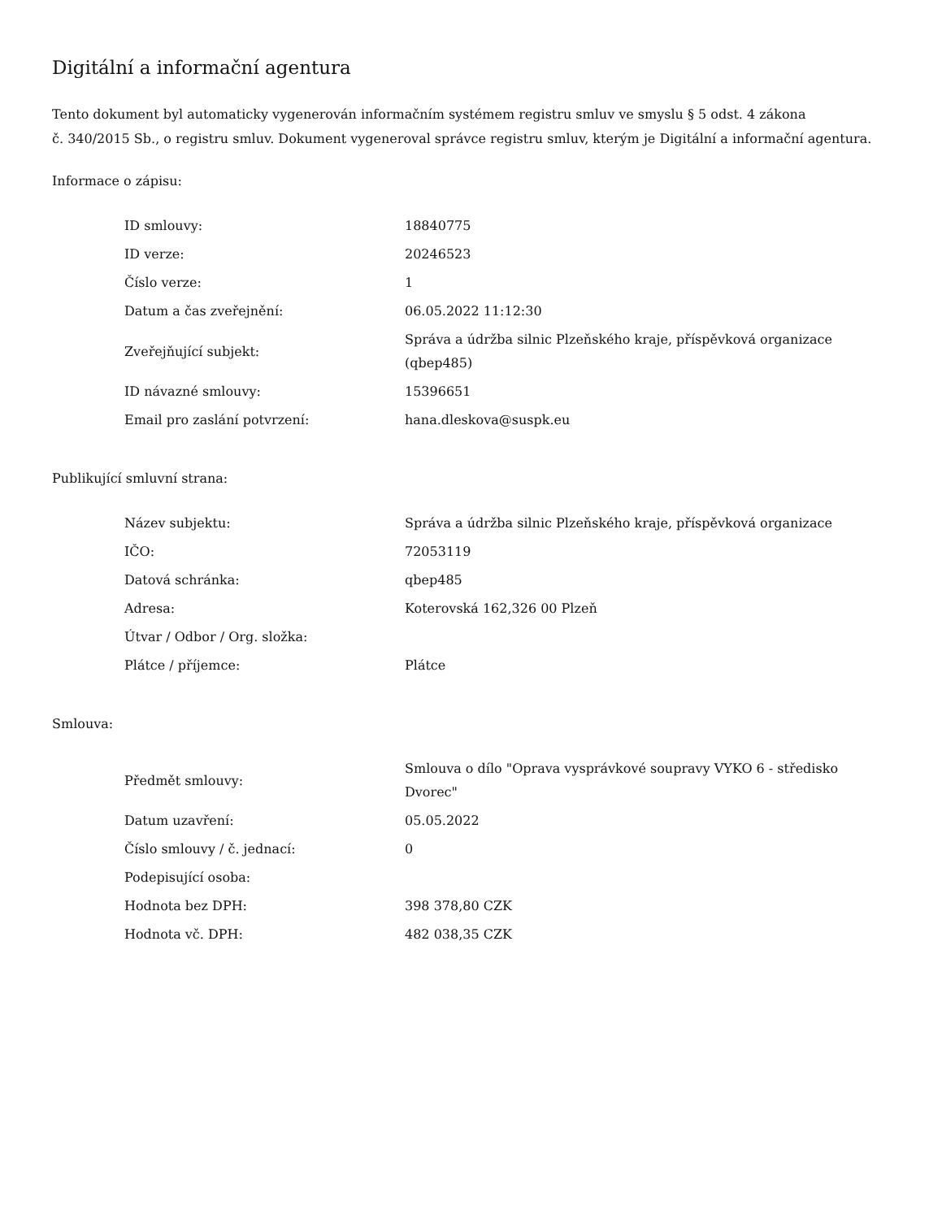Digitální a informační agentura
Tento dokument byl automaticky vygenerován informačním systémem registru smluv ve smyslu § 5 odst. 4 zákona
č. 340/2015 Sb., o registru smluv. Dokument vygeneroval správce registru smluv, kterým je Digitální a informační agentura.
Informace o zápisu:
| ID smlouvy: | 18840775 |
| ID verze: | 20246523 |
| Číslo verze: | 1 |
| Datum a čas zveřejnění: | 06.05.2022 11:12:30 |
| Zveřejňující subjekt: | Správa a údržba silnic Plzeňského kraje, příspěvková organizace (qbep485) |
| ID návazné smlouvy: | 15396651 |
| Email pro zaslání potvrzení: | hana.dleskova@suspk.eu |
Publikující smluvní strana:
| Název subjektu: | Správa a údržba silnic Plzeňského kraje, příspěvková organizace |
| IČO: | 72053119 |
| Datová schránka: | qbep485 |
| Adresa: | Koterovská 162,326 00 Plzeň |
| Útvar / Odbor / Org. složka: | |
| Plátce / příjemce: | Plátce |
Smlouva:
| Předmět smlouvy: | Smlouva o dílo "Oprava vysprávkové soupravy VYKO 6 - středisko Dvorec" |
| Datum uzavření: | 05.05.2022 |
| Číslo smlouvy / č. jednací: | 0 |
| Podepisující osoba: | |
| Hodnota bez DPH: | 398 378,80 CZK |
| Hodnota vč. DPH: | 482 038,35 CZK |